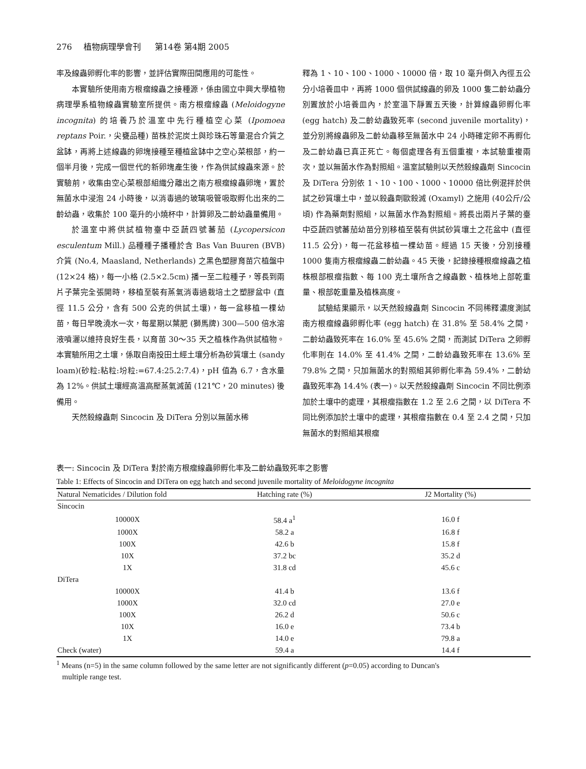276 植物病理學會刊 第14卷 第4期 2005
率及線蟲卵孵化率的影響，並評估實際田間應用的可能性。
本實驗所使用南方根瘤線蟲之接種源，係由國立中興大學植物病理學系植物線蟲實驗室所提供。南方根瘤線蟲 (Meloidogyne incognita) 的培養乃於溫室中先行種植空心菜 (Ipomoea reptans Poir.，尖甕品種) 苗株於泥炭土與珍珠石等量混合介質之盆缽，再將上述線蟲的卵塊接種至種植盆缽中之空心菜根部，約一個半月後，完成一個世代的新卵塊產生後，作為供試線蟲來源。於實驗前，收集由空心菜根部組織分離出之南方根瘤線蟲卵塊，置於無菌水中浸泡 24 小時後，以消毒過的玻璃吸管吸取孵化出來的二齡幼蟲，收集於 100 毫升的小燒杯中，計算卵及二齡幼蟲量備用。
於溫室中將供試植物臺中亞蔬四號蕃茄 (Lycopersicon esculentum Mill.) 品種種子播種於含 Bas Van Buuren (BVB) 介質 (No.4, Maasland, Netherlands) 之黑色塑膠育苗穴植盤中 (12×24 格)，每一小格 (2.5×2.5cm) 播一至二粒種子，等長到兩片子葉完全張開時，移植至裝有蒸氣消毒過栽培土之塑膠盆中 (直徑 11.5 公分，含有 500 公克的供試土壤)，每一盆移植一棵幼苗，每日早晚澆水一次，每星期以葉肥 (獅馬牌) 300—500 倍水溶液噴灑以維持良好生長，以育苗 30～35 天之植株作為供試植物。本實驗所用之土壤，係取自南投田土經土壤分析為砂質壤土 (sandy loam)(砂粒:粘粒:坋粒:=67.4:25.2:7.4)，pH 值為 6.7，含水量為 12%。供試土壤經高溫高壓蒸氣滅菌 (121℃，20 minutes) 後備用。
天然殺線蟲劑 Sincocin 及 DiTera 分別以無菌水稀
釋為 1、10、100、1000、10000 倍，取 10 毫升倒入內徑五公分小培養皿中，再將 1000 個供試線蟲的卵及 1000 隻二齡幼蟲分別置放於小培養皿內，於室溫下靜置五天後，計算線蟲卵孵化率 (egg hatch) 及二齡幼蟲致死率 (second juvenile mortality)，並分別將線蟲卵及二齡幼蟲移至無菌水中 24 小時確定卵不再孵化及二齡幼蟲已真正死亡。每個處理各有五個重複，本試驗重複兩次，並以無菌水作為對照組。溫室試驗則以天然殺線蟲劑 Sincocin 及 DiTera 分別依 1、10、100、1000、10000 倍比例混拌於供試之砂質壤土中，並以殺蟲劑歐殺滅 (Oxamyl) 之施用 (40公斤/公頃) 作為藥劑對照組，以無菌水作為對照組。將長出兩片子葉的臺中亞蔬四號蕃茄幼苗分別移植至裝有供試砂質壤土之花盆中 (直徑 11.5 公分)，每一花盆移植一棵幼苗。經過 15 天後，分別接種 1000 隻南方根瘤線蟲二齡幼蟲。45 天後，記錄接種根瘤線蟲之植株根部根瘤指數、每 100 克土壤所含之線蟲數、植株地上部乾重量、根部乾重量及植株高度。
試驗結果顯示，以天然殺線蟲劑 Sincocin 不同稀釋濃度測試南方根瘤線蟲卵孵化率 (egg hatch) 在 31.8% 至 58.4% 之間，二齡幼蟲致死率在 16.0% 至 45.6% 之間，而測試 DiTera 之卵孵化率則在 14.0% 至 41.4% 之間，二齡幼蟲致死率在 13.6% 至 79.8% 之間，只加無菌水的對照組其卵孵化率為 59.4%，二齡幼蟲致死率為 14.4% (表一)。以天然殺線蟲劑 Sincocin 不同比例添加於土壤中的處理，其根瘤指數在 1.2 至 2.6 之間，以 DiTera 不同比例添加於土壤中的處理，其根瘤指數在 0.4 至 2.4 之間，只加無菌水的對照組其根瘤
表一: Sincocin 及 DiTera 對於南方根瘤線蟲卵孵化率及二齡幼蟲致死率之影響
Table 1: Effects of Sincocin and DiTera on egg hatch and second juvenile mortality of Meloidogyne incognita
| Natural Nematicides / Dilution fold | Hatching rate (%) | J2 Mortality (%) |
| --- | --- | --- |
| Sincocin | | |
| 10000X | 58.4 a<sup>1</sup> | 16.0 f |
| 1000X | 58.2 a | 16.8 f |
| 100X | 42.6 b | 15.8 f |
| 10X | 37.2 bc | 35.2 d |
| 1X | 31.8 cd | 45.6 c |
| DiTera | | |
| 10000X | 41.4 b | 13.6 f |
| 1000X | 32.0 cd | 27.0 e |
| 100X | 26.2 d | 50.6 c |
| 10X | 16.0 e | 73.4 b |
| 1X | 14.0 e | 79.8 a |
| Check (water) | 59.4 a | 14.4 f |
<sup>1</sup> Means (n=5) in the same column followed by the same letter are not significantly different (p=0.05) according to Duncan's
multiple range test.